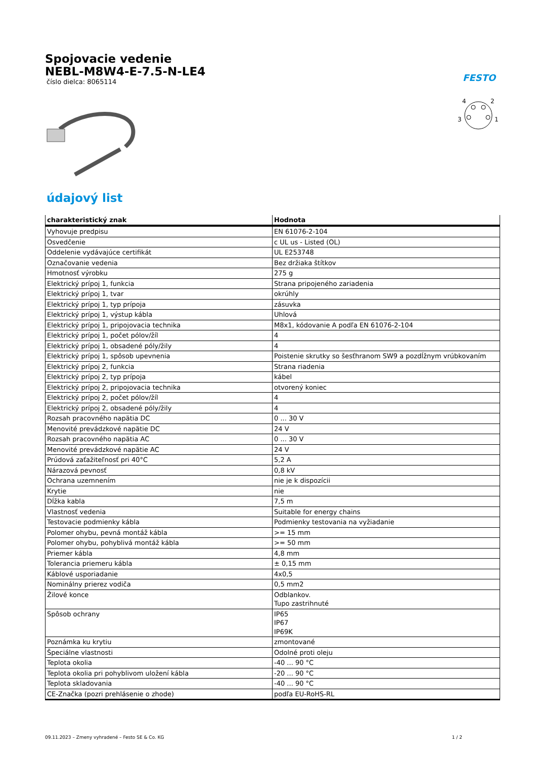Spojovacie vedenie
NEBL-M8W4-E-7.5-N-LE4
číslo dielca: 8065114
FESTO
4
2
3
1
údajový list
| charakteristický znak | Hodnota |
| --- | --- |
| Vyhovuje predpisu | EN 61076-2-104 |
| Osvedčenie | c UL us - Listed (OL) |
| Oddelenie vydávajúce certifikát | UL E253748 |
| Označovanie vedenia | Bez držiaka štítkov |
| Hmotnosť výrobku | 275 g |
| Elektrický prípoj 1, funkcia | Strana pripojeného zariadenia |
| Elektrický prípoj 1, tvar | okrúhly |
| Elektrický prípoj 1, typ prípoja | zásuvka |
| Elektrický prípoj 1, výstup kábla | Uhlová |
| Elektrický prípoj 1, pripojovacia technika | M8x1, kódovanie A podľa EN 61076-2-104 |
| Elektrický prípoj 1, počet pólov/žíl | 4 |
| Elektrický prípoj 1, obsadené póly/žily | 4 |
| Elektrický prípoj 1, spôsob upevnenia | Poistenie skrutky so šesťhranom SW9 a pozdĺžnym vrúbkovaním |
| Elektrický prípoj 2, funkcia | Strana riadenia |
| Elektrický prípoj 2, typ prípoja | kábel |
| Elektrický prípoj 2, pripojovacia technika | otvorený koniec |
| Elektrický prípoj 2, počet pólov/žíl | 4 |
| Elektrický prípoj 2, obsadené póly/žily | 4 |
| Rozsah pracovného napätia DC | 0 ... 30 V |
| Menovité prevádzkové napätie DC | 24 V |
| Rozsah pracovného napätia AC | 0 ... 30 V |
| Menovité prevádzkové napätie AC | 24 V |
| Prúdová zaťažiteľnosť pri 40°C | 5,2 A |
| Nárazová pevnosť | 0,8 kV |
| Ochrana uzemnením | nie je k dispozícii |
| Krytie | nie |
| Dĺžka kabla | 7,5 m |
| Vlastnosť vedenia | Suitable for energy chains |
| Testovacie podmienky kábla | Podmienky testovania na vyžiadanie |
| Polomer ohybu, pevná montáž kábla | >= 15 mm |
| Polomer ohybu, pohyblivá montáž kábla | >= 50 mm |
| Priemer kábla | 4,8 mm |
| Tolerancia priemeru kábla | ± 0,15 mm |
| Káblové usporiadanie | 4x0,5 |
| Nominálny prierez vodiča | 0,5 mm2 |
| Žilové konce | Odblankov. Tupo zastrihnuté |
| Spôsob ochrany | IP65 IP67 IP69K |
| Poznámka ku krytiu | zmontované |
| Špeciálne vlastnosti | Odolné proti oleju |
| Teplota okolia | -40 ... 90 °C |
| Teplota okolia pri pohyblivom uložení kábla | -20 ... 90 °C |
| Teplota skladovania | -40 ... 90 °C |
| CE-Značka (pozri prehlásenie o zhode) | podľa EU-RoHS-RL |
09.11.2023 – Zmeny vyhradené – Festo SE & Co. KG 1 / 2